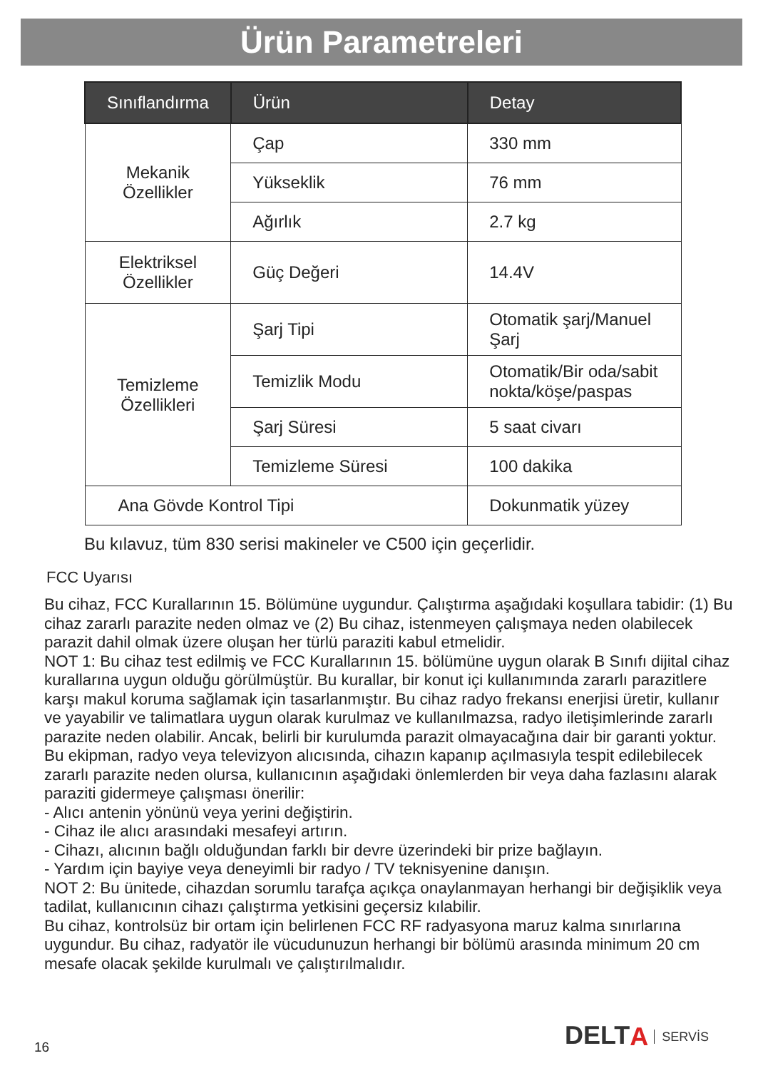Ürün Parametreleri
| Sınıflandırma | Ürün | Detay |
| --- | --- | --- |
| Mekanik Özellikler | Çap | 330 mm |
| | Yükseklik | 76 mm |
| | Ağırlık | 2.7 kg |
| Elektriksel Özellikler | Güç Değeri | 14.4V |
| Temizleme Özellikleri | Şarj Tipi | Otomatik şarj/Manuel Şarj |
| | Temizlik Modu | Otomatik/Bir oda/sabit nokta/köşe/paspas |
| | Şarj Süresi | 5 saat civarı |
| | Temizleme Süresi | 100 dakika |
| Ana Gövde Kontrol Tipi | | Dokunmatik yüzey |
Bu kılavuz, tüm 830 serisi makineler ve C500 için geçerlidir.
FCC Uyarısı
Bu cihaz, FCC Kurallarının 15. Bölümüne uygundur. Çalıştırma aşağıdaki koşullara tabidir: (1) Bu cihaz zararlı parazite neden olmaz ve (2) Bu cihaz, istenmeyen çalışmaya neden olabilecek parazit dahil olmak üzere oluşan her türlü paraziti kabul etmelidir.
NOT 1: Bu cihaz test edilmiş ve FCC Kurallarının 15. bölümüne uygun olarak B Sınıfı dijital cihaz kurallarına uygun olduğu görülmüştür. Bu kurallar, bir konut içi kullanımında zararlı parazitlere karşı makul koruma sağlamak için tasarlanmıştır. Bu cihaz radyo frekansı enerjisi üretir, kullanır ve yayabilir ve talimatlara uygun olarak kurulmaz ve kullanılmazsa, radyo iletişimlerinde zararlı parazite neden olabilir. Ancak, belirli bir kurulumda parazit olmayacağına dair bir garanti yoktur. Bu ekipman, radyo veya televizyon alıcısında, cihazın kapanıp açılmasıyla tespit edilebilecek zararlı parazite neden olursa, kullanıcının aşağıdaki önlemlerden bir veya daha fazlasını alarak paraziti gidermeye çalışması önerilir:
- Alıcı antenin yönünü veya yerini değiştirin.
- Cihaz ile alıcı arasındaki mesafeyi artırın.
- Cihazı, alıcının bağlı olduğundan farklı bir devre üzerindeki bir prize bağlayın.
- Yardım için bayiye veya deneyimli bir radyo / TV teknisyenine danışın.
NOT 2: Bu ünitede, cihazdan sorumlu tarafça açıkça onaylanmayan herhangi bir değişiklik veya tadilat, kullanıcının cihazı çalıştırma yetkisini geçersiz kılabilir.
Bu cihaz, kontrolsüz bir ortam için belirlenen FCC RF radyasyona maruz kalma sınırlarına uygundur. Bu cihaz, radyatör ile vücudunuzun herhangi bir bölümü arasında minimum 20 cm mesafe olacak şekilde kurulmalı ve çalıştırılmalıdır.
DELT A SERVİS
16